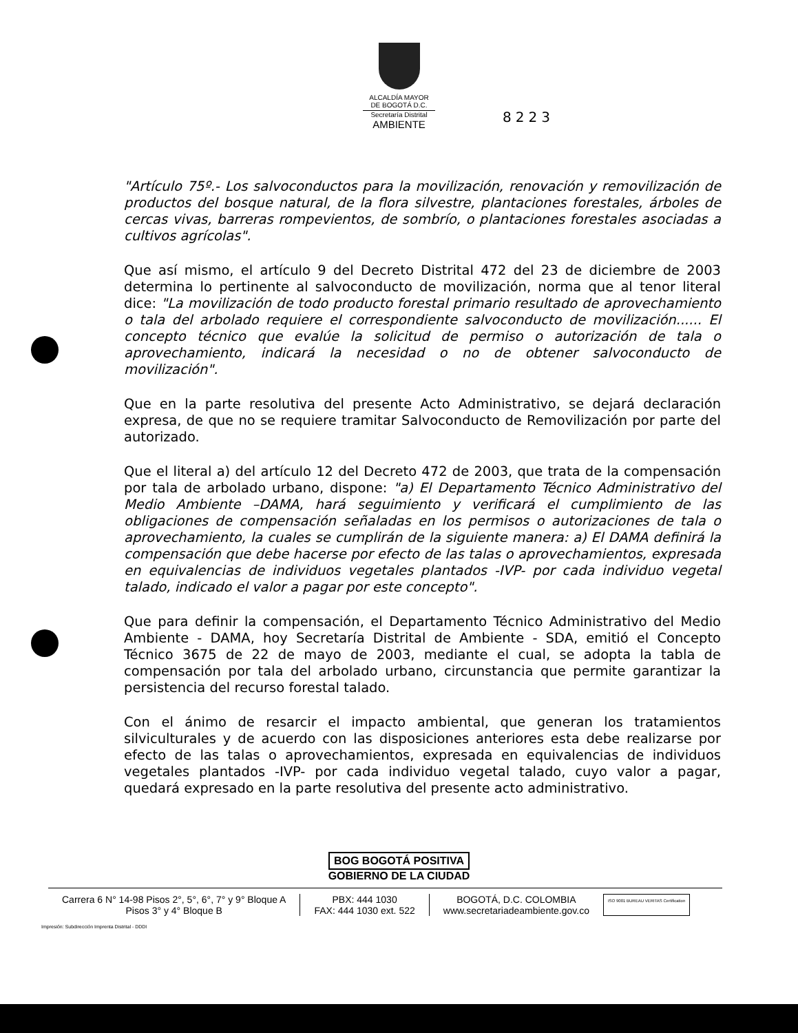ALCALDÍA MAYOR
DE BOGOTÁ D.C.
Secretaría Distrital
AMBIENTE
8223
"Artículo 75º.- Los salvoconductos para la movilización, renovación y removilización de productos del bosque natural, de la flora silvestre, plantaciones forestales, árboles de cercas vivas, barreras rompevientos, de sombrío, o plantaciones forestales asociadas a cultivos agrícolas".
Que así mismo, el artículo 9 del Decreto Distrital 472 del 23 de diciembre de 2003 determina lo pertinente al salvoconducto de movilización, norma que al tenor literal dice: "La movilización de todo producto forestal primario resultado de aprovechamiento o tala del arbolado requiere el correspondiente salvoconducto de movilización...... El concepto técnico que evalúe la solicitud de permiso o autorización de tala o aprovechamiento, indicará la necesidad o no de obtener salvoconducto de movilización".
Que en la parte resolutiva del presente Acto Administrativo, se dejará declaración expresa, de que no se requiere tramitar Salvoconducto de Removilización por parte del autorizado.
Que el literal a) del artículo 12 del Decreto 472 de 2003, que trata de la compensación por tala de arbolado urbano, dispone: "a) El Departamento Técnico Administrativo del Medio Ambiente –DAMA, hará seguimiento y verificará el cumplimiento de las obligaciones de compensación señaladas en los permisos o autorizaciones de tala o aprovechamiento, la cuales se cumplirán de la siguiente manera: a) El DAMA definirá la compensación que debe hacerse por efecto de las talas o aprovechamientos, expresada en equivalencias de individuos vegetales plantados -IVP- por cada individuo vegetal talado, indicado el valor a pagar por este concepto".
Que para definir la compensación, el Departamento Técnico Administrativo del Medio Ambiente - DAMA, hoy Secretaría Distrital de Ambiente - SDA, emitió el Concepto Técnico 3675 de 22 de mayo de 2003, mediante el cual, se adopta la tabla de compensación por tala del arbolado urbano, circunstancia que permite garantizar la persistencia del recurso forestal talado.
Con el ánimo de resarcir el impacto ambiental, que generan los tratamientos silviculturales y de acuerdo con las disposiciones anteriores esta debe realizarse por efecto de las talas o aprovechamientos, expresada en equivalencias de individuos vegetales plantados -IVP- por cada individuo vegetal talado, cuyo valor a pagar, quedará expresado en la parte resolutiva del presente acto administrativo.
BOG BOGOTÁ POSITIVA
GOBIERNO DE LA CIUDAD
Carrera 6 N° 14-98 Pisos 2°, 5°, 6°, 7° y 9° Bloque A
Pisos 3° y 4° Bloque B
PBX: 444 1030
FAX: 444 1030 ext. 522
BOGOTÁ, D.C. COLOMBIA
www.secretariadeambiente.gov.co
ISO 9001 BUREAU VERITAS Certification
Impresión: Subdirección Imprenta Distrital - DDDI